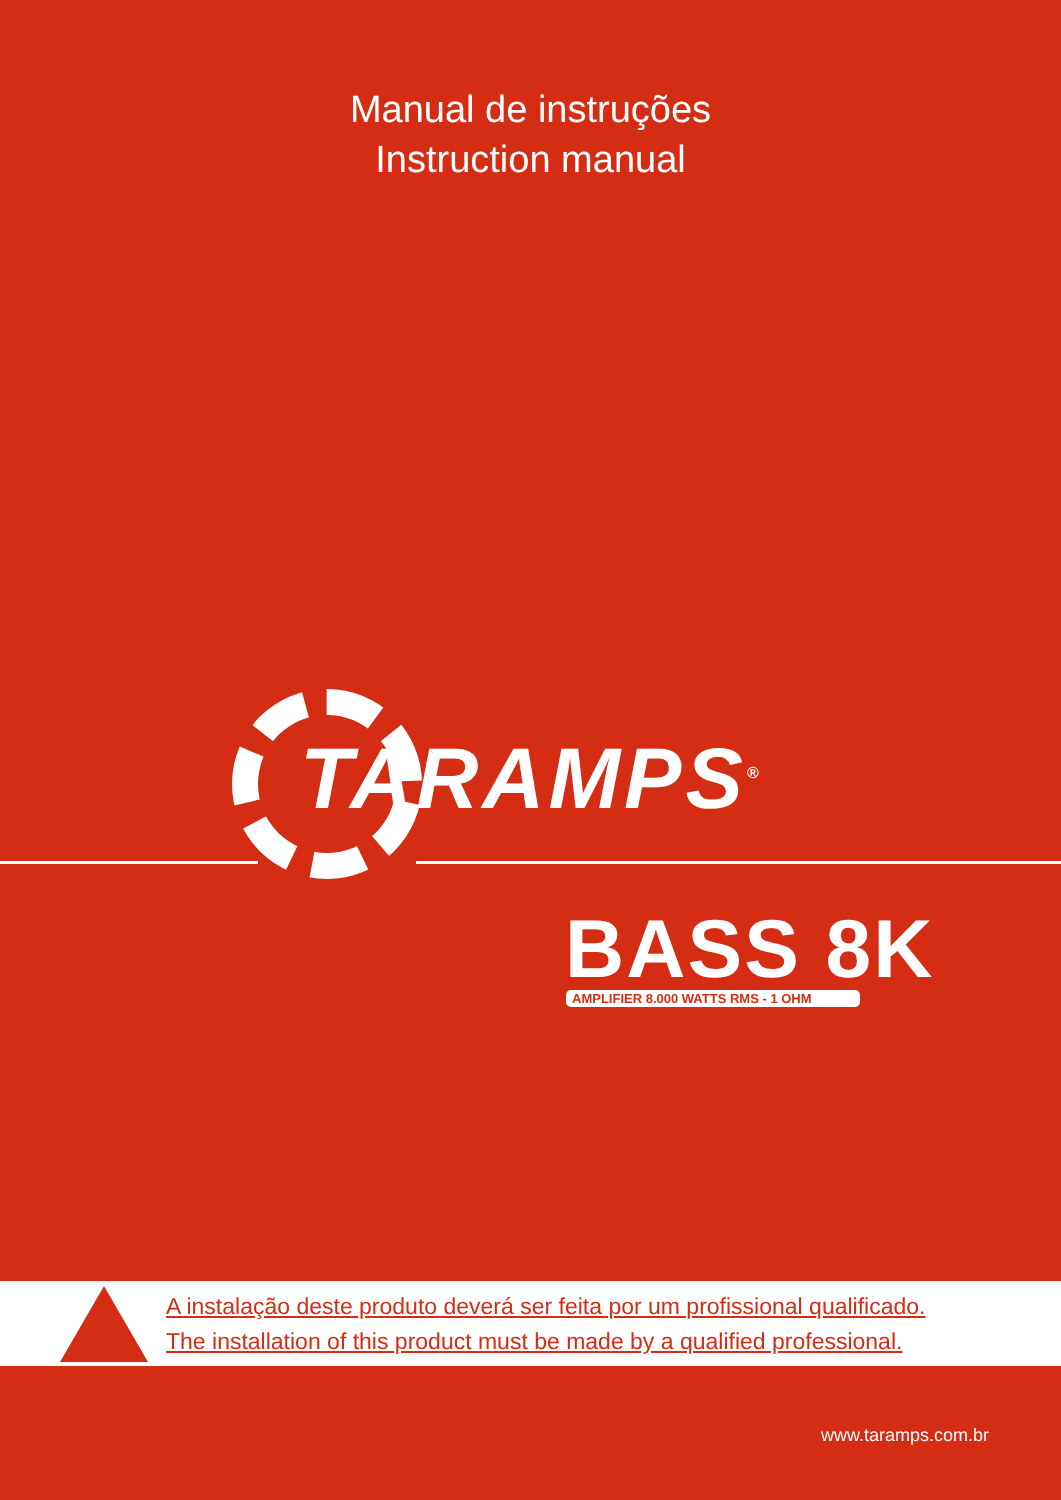Manual de instruções
Instruction manual
TARAMPS<sup>®</sup>
BASS 8K
AMPLIFIER 8.000 WATTS RMS - 1 OHM
A instalação deste produto deverá ser feita por um profissional qualificado.
The installation of this product must be made by a qualified professional.
www.taramps.com.br